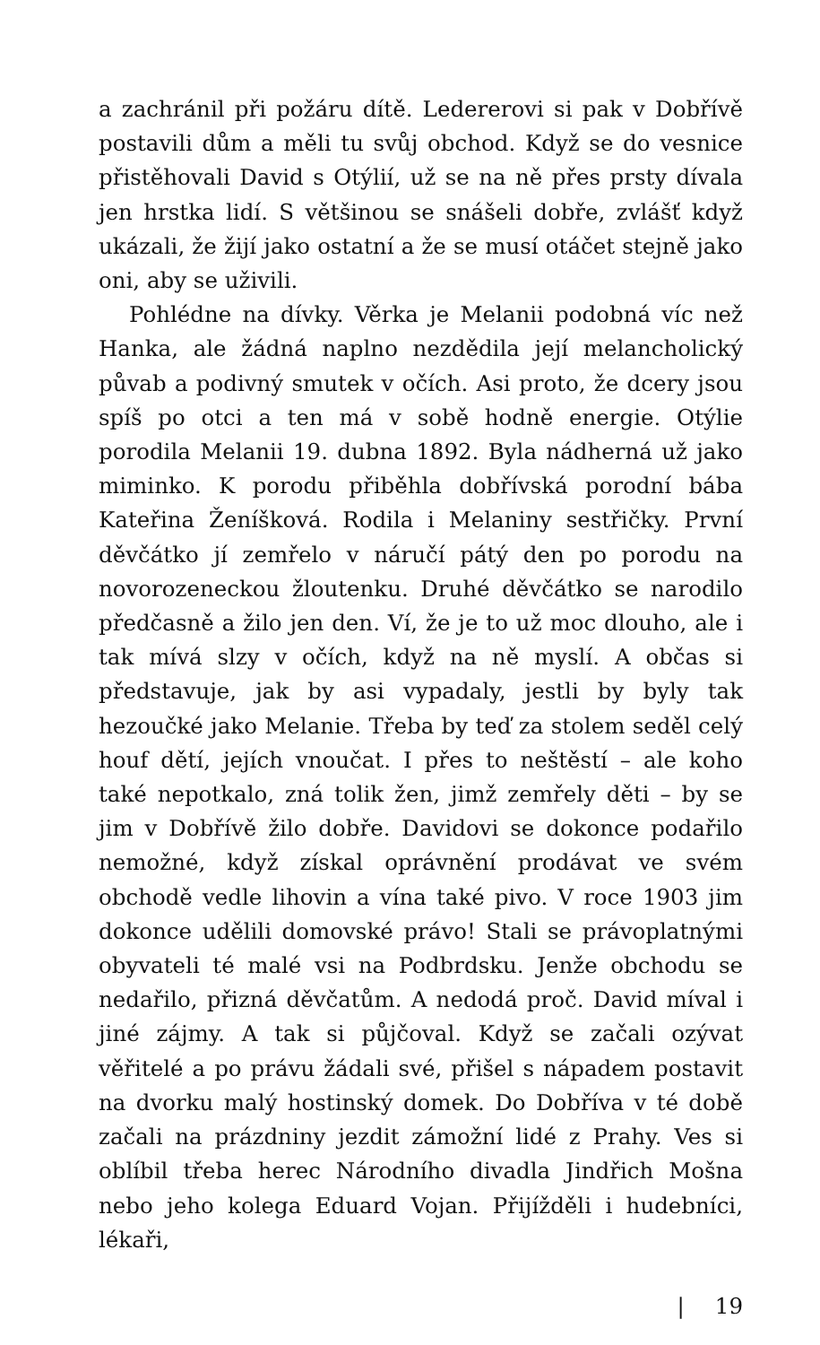a zachránil při požáru dítě. Ledererovi si pak v Dobřívě postavili dům a měli tu svůj obchod. Když se do vesnice přistěhovali David s Otýlií, už se na ně přes prsty dívala jen hrstka lidí. S většinou se snášeli dobře, zvlášť když ukázali, že žijí jako ostatní a že se musí otáčet stejně jako oni, aby se uživili.
Pohlédne na dívky. Věrka je Melanii podobná víc než Hanka, ale žádná naplno nezdědila její melancholický půvab a podivný smutek v očích. Asi proto, že dcery jsou spíš po otci a ten má v sobě hodně energie. Otýlie porodila Melanii 19. dubna 1892. Byla nádherná už jako miminko. K porodu přiběhla dobřívská porodní bába Kateřina Ženíšková. Rodila i Melaniny sestřičky. První děvčátko jí zemřelo v náručí pátý den po porodu na novorozeneckou žloutenku. Druhé děvčátko se narodilo předčasně a žilo jen den. Ví, že je to už moc dlouho, ale i tak mívá slzy v očích, když na ně myslí. A občas si představuje, jak by asi vypadaly, jestli by byly tak hezoučké jako Melanie. Třeba by teď za stolem seděl celý houf dětí, jejích vnoučat. I přes to neštěstí – ale koho také nepotkalo, zná tolik žen, jimž zemřely děti – by se jim v Dobřívě žilo dobře. Davidovi se dokonce podařilo nemožné, když získal oprávnění prodávat ve svém obchodě vedle lihovin a vína také pivo. V roce 1903 jim dokonce udělili domovské právo! Stali se právoplatnými obyvateli té malé vsi na Podbrdsku. Jenže obchodu se nedařilo, přizná děvčatům. A nedodá proč. David míval i jiné zájmy. A tak si půjčoval. Když se začali ozývat věřitelé a po právu žádali své, přišel s nápadem postavit na dvorku malý hostinský domek. Do Dobřívа v té době začali na prázdniny jezdit zámožní lidé z Prahy. Ves si oblíbil třeba herec Národního divadla Jindřich Mošna nebo jeho kolega Eduard Vojan. Přijížděli i hudebníci, lékaři,
| 19